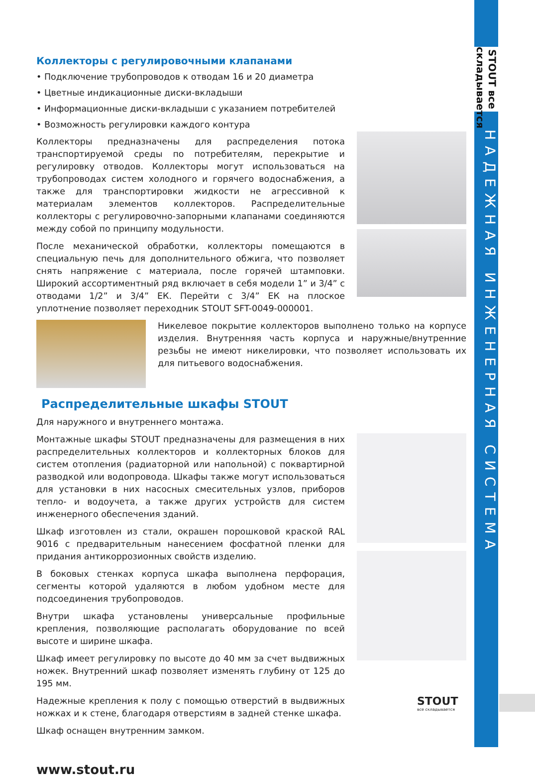STOUT все складывается
НАДЕЖНАЯ ИНЖЕНЕРНАЯ СИСТЕМА
Коллекторы с регулировочными клапанами
• Подключение трубопроводов к отводам 16 и 20 диаметра
• Цветные индикационные диски-вкладыши
• Информационные диски-вкладыши с указанием потребителей
• Возможность регулировки каждого контура
Коллекторы предназначены для распределения потока транспортируемой среды по потребителям, перекрытие и регулировку отводов. Коллекторы могут использоваться на трубопроводах систем холодного и горячего водоснабжения, а также для транспортировки жидкости не агрессивной к материалам элементов коллекторов. Распределительные коллекторы с регулировочно-запорными клапанами соединяются между собой по принципу модульности.
После механической обработки, коллекторы помещаются в специальную печь для дополнительного обжига, что позволяет снять напряжение с материала, после горячей штамповки. Широкий ассортиментный ряд включает в себя модели 1” и 3/4” с отводами 1/2” и 3/4” ЕК. Перейти с 3/4” ЕК на плоское уплотнение позволяет переходник STOUT SFT-0049-000001.
Никелевое покрытие коллекторов выполнено только на корпусе изделия. Внутренняя часть корпуса и наружные/внутренние резьбы не имеют никелировки, что позволяет использовать их для питьевого водоснабжения.
Распределительные шкафы STOUT
Для наружного и внутреннего монтажа.
Монтажные шкафы STOUT предназначены для размещения в них распределительных коллекторов и коллекторных блоков для систем отопления (радиаторной или напольной) с поквартирной разводкой или водопровода. Шкафы также могут использоваться для установки в них насосных смесительных узлов, приборов тепло- и водоучета, а также других устройств для систем инженерного обеспечения зданий.
Шкаф изготовлен из стали, окрашен порошковой краской RAL 9016 с предварительным нанесением фосфатной пленки для придания антикоррозионных свойств изделию.
В боковых стенках корпуса шкафа выполнена перфорация, сегменты которой удаляются в любом удобном месте для подсоединения трубопроводов.
Внутри шкафа установлены универсальные профильные крепления, позволяющие располагать оборудование по всей высоте и ширине шкафа.
Шкаф имеет регулировку по высоте до 40 мм за счет выдвижных ножек. Внутренний шкаф позволяет изменять глубину от 125 до 195 мм.
Надежные крепления к полу с помощью отверстий в выдвижных ножках и к стене, благодаря отверстиям в задней стенке шкафа.
Шкаф оснащен внутренним замком.
www.stout.ru
STOUT
все складывается